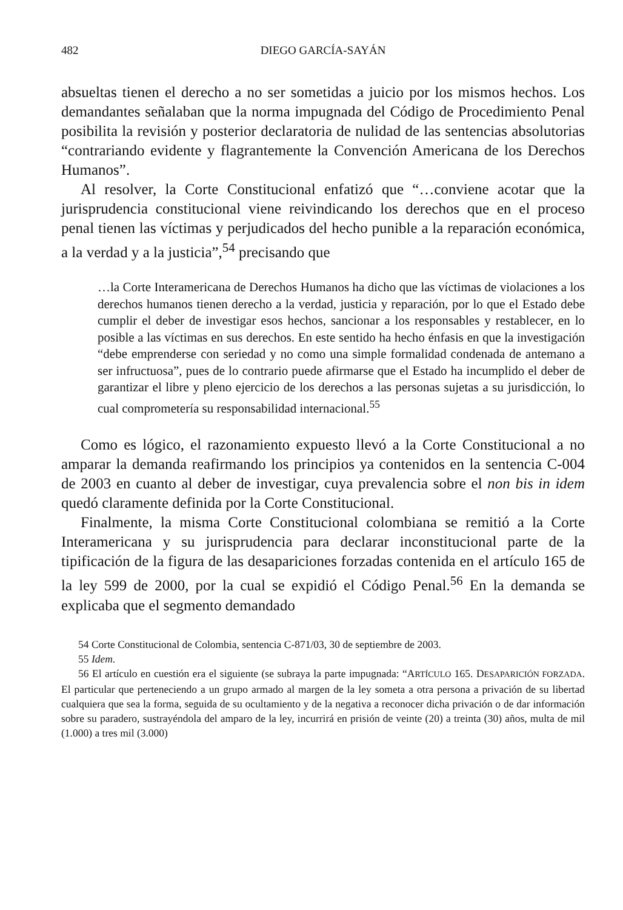482 DIEGO GARCÍA-SAYÁN
absueltas tienen el derecho a no ser sometidas a juicio por los mismos hechos. Los demandantes señalaban que la norma impugnada del Código de Procedimiento Penal posibilita la revisión y posterior declaratoria de nulidad de las sentencias absolutorias “contrariando evidente y flagrantemente la Convención Americana de los Derechos Humanos”.
Al resolver, la Corte Constitucional enfatizó que “…conviene acotar que la jurisprudencia constitucional viene reivindicando los derechos que en el proceso penal tienen las víctimas y perjudicados del hecho punible a la reparación económica, a la verdad y a la justicia”,<sup>54</sup> precisando que
…la Corte Interamericana de Derechos Humanos ha dicho que las víctimas de violaciones a los derechos humanos tienen derecho a la verdad, justicia y reparación, por lo que el Estado debe cumplir el deber de investigar esos hechos, sancionar a los responsables y restablecer, en lo posible a las víctimas en sus derechos. En este sentido ha hecho énfasis en que la investigación “debe emprenderse con seriedad y no como una simple formalidad condenada de antemano a ser infructuosa”, pues de lo contrario puede afirmarse que el Estado ha incumplido el deber de garantizar el libre y pleno ejercicio de los derechos a las personas sujetas a su jurisdicción, lo cual comprometería su responsabilidad internacional.<sup>55</sup>
Como es lógico, el razonamiento expuesto llevó a la Corte Constitucional a no amparar la demanda reafirmando los principios ya contenidos en la sentencia C-004 de 2003 en cuanto al deber de investigar, cuya prevalencia sobre el non bis in idem quedó claramente definida por la Corte Constitucional.
Finalmente, la misma Corte Constitucional colombiana se remitió a la Corte Interamericana y su jurisprudencia para declarar inconstitucional parte de la tipificación de la figura de las desapariciones forzadas contenida en el artículo 165 de la ley 599 de 2000, por la cual se expidió el Código Penal.<sup>56</sup> En la demanda se explicaba que el segmento demandado
54 Corte Constitucional de Colombia, sentencia C-871/03, 30 de septiembre de 2003.
55 Idem.
56 El artículo en cuestión era el siguiente (se subraya la parte impugnada: “ARTÍCULO 165. DESAPARICIÓN FORZADA. El particular que perteneciendo a un grupo armado al margen de la ley someta a otra persona a privación de su libertad cualquiera que sea la forma, seguida de su ocultamiento y de la negativa a reconocer dicha privación o de dar información sobre su paradero, sustrayéndola del amparo de la ley, incurrirá en prisión de veinte (20) a treinta (30) años, multa de mil (1.000) a tres mil (3.000)